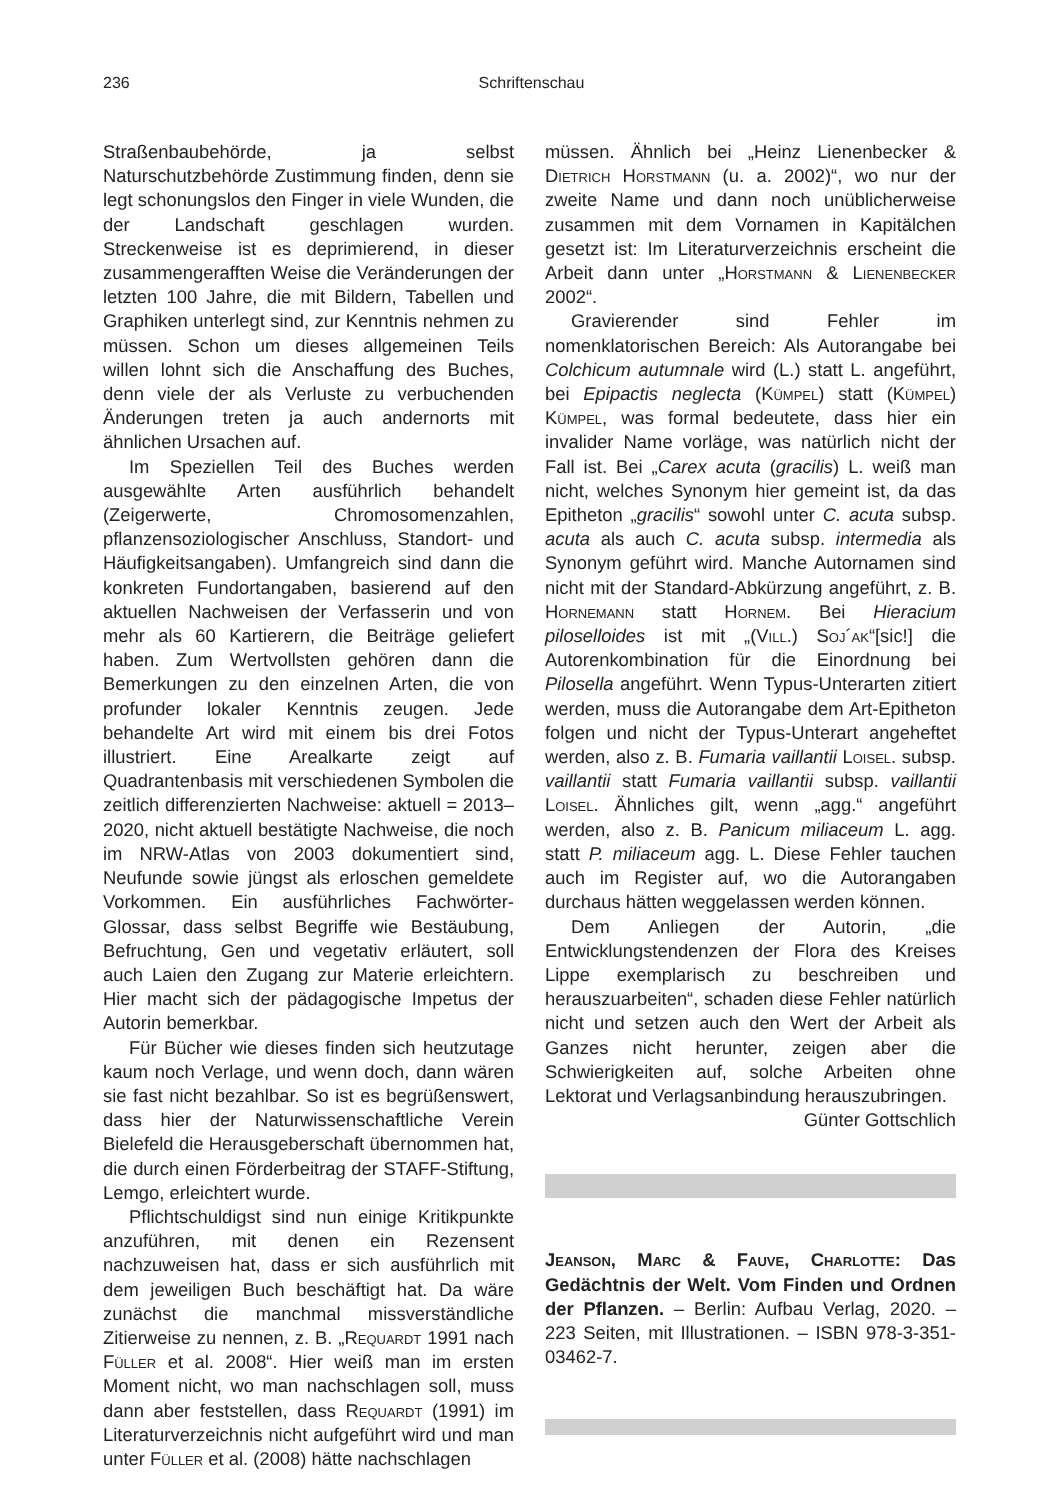236
Schriftenschau
Straßenbaubehörde, ja selbst Naturschutzbehörde Zustimmung finden, denn sie legt schonungslos den Finger in viele Wunden, die der Landschaft geschlagen wurden. Streckenweise ist es deprimierend, in dieser zusammengerafften Weise die Veränderungen der letzten 100 Jahre, die mit Bildern, Tabellen und Graphiken unterlegt sind, zur Kenntnis nehmen zu müssen. Schon um dieses allgemeinen Teils willen lohnt sich die Anschaffung des Buches, denn viele der als Verluste zu verbuchenden Änderungen treten ja auch andernorts mit ähnlichen Ursachen auf.
Im Speziellen Teil des Buches werden ausgewählte Arten ausführlich behandelt (Zeigerwerte, Chromosomenzahlen, pflanzensoziologischer Anschluss, Standort- und Häufigkeitsangaben). Umfangreich sind dann die konkreten Fundortangaben, basierend auf den aktuellen Nachweisen der Verfasserin und von mehr als 60 Kartierern, die Beiträge geliefert haben. Zum Wertvollsten gehören dann die Bemerkungen zu den einzelnen Arten, die von profunder lokaler Kenntnis zeugen. Jede behandelte Art wird mit einem bis drei Fotos illustriert. Eine Arealkarte zeigt auf Quadrantenbasis mit verschiedenen Symbolen die zeitlich differenzierten Nachweise: aktuell = 2013–2020, nicht aktuell bestätigte Nachweise, die noch im NRW-Atlas von 2003 dokumentiert sind, Neufunde sowie jüngst als erloschen gemeldete Vorkommen. Ein ausführliches Fachwörter-Glossar, dass selbst Begriffe wie Bestäubung, Befruchtung, Gen und vegetativ erläutert, soll auch Laien den Zugang zur Materie erleichtern. Hier macht sich der pädagogische Impetus der Autorin bemerkbar.
Für Bücher wie dieses finden sich heutzutage kaum noch Verlage, und wenn doch, dann wären sie fast nicht bezahlbar. So ist es begrüßenswert, dass hier der Naturwissenschaftliche Verein Bielefeld die Herausgeberschaft übernommen hat, die durch einen Förderbeitrag der STAFF-Stiftung, Lemgo, erleichtert wurde.
Pflichtschuldigst sind nun einige Kritikpunkte anzuführen, mit denen ein Rezensent nachzuweisen hat, dass er sich ausführlich mit dem jeweiligen Buch beschäftigt hat. Da wäre zunächst die manchmal missverständliche Zitierweise zu nennen, z. B. „Requardt 1991 nach Füller et al. 2008“. Hier weiß man im ersten Moment nicht, wo man nachschlagen soll, muss dann aber feststellen, dass Requardt (1991) im Literaturverzeichnis nicht aufgeführt wird und man unter Füller et al. (2008) hätte nachschlagen
müssen. Ähnlich bei „Heinz Lienenbecker & Dietrich Horstmann (u. a. 2002)“, wo nur der zweite Name und dann noch unüblicherweise zusammen mit dem Vornamen in Kapitälchen gesetzt ist: Im Literaturverzeichnis erscheint die Arbeit dann unter „Horstmann & Lienenbecker 2002“.
Gravierender sind Fehler im nomenklatorischen Bereich: Als Autorangabe bei Colchicum autumnale wird (L.) statt L. angeführt, bei Epipactis neglecta (Kümpel) statt (Kümpel) Kümpel, was formal bedeutete, dass hier ein invalider Name vorläge, was natürlich nicht der Fall ist. Bei „Carex acuta (gracilis) L. weiß man nicht, welches Synonym hier gemeint ist, da das Epitheton „gracilis“ sowohl unter C. acuta subsp. acuta als auch C. acuta subsp. intermedia als Synonym geführt wird. Manche Autornamen sind nicht mit der Standard-Abkürzung angeführt, z. B. Hornemann statt Hornem. Bei Hieracium piloselloides ist mit „(Vill.) Soj´ak“[sic!] die Autorenkombination für die Einordnung bei Pilosella angeführt. Wenn Typus-Unterarten zitiert werden, muss die Autorangabe dem Art-Epitheton folgen und nicht der Typus-Unterart angeheftet werden, also z. B. Fumaria vaillantii Loisel. subsp. vaillantii statt Fumaria vaillantii subsp. vaillantii Loisel. Ähnliches gilt, wenn „agg.“ angeführt werden, also z. B. Panicum miliaceum L. agg. statt P. miliaceum agg. L. Diese Fehler tauchen auch im Register auf, wo die Autorangaben durchaus hätten weggelassen werden können.
Dem Anliegen der Autorin, „die Entwicklungstendenzen der Flora des Kreises Lippe exemplarisch zu beschreiben und herauszuarbeiten“, schaden diese Fehler natürlich nicht und setzen auch den Wert der Arbeit als Ganzes nicht herunter, zeigen aber die Schwierigkeiten auf, solche Arbeiten ohne Lektorat und Verlagsanbindung herauszubringen.
Günter Gottschlich
Jeanson, Marc & Fauve, Charlotte: Das Gedächtnis der Welt. Vom Finden und Ordnen der Pflanzen. – Berlin: Aufbau Verlag, 2020. – 223 Seiten, mit Illustrationen. – ISBN 978-3-351-03462-7.